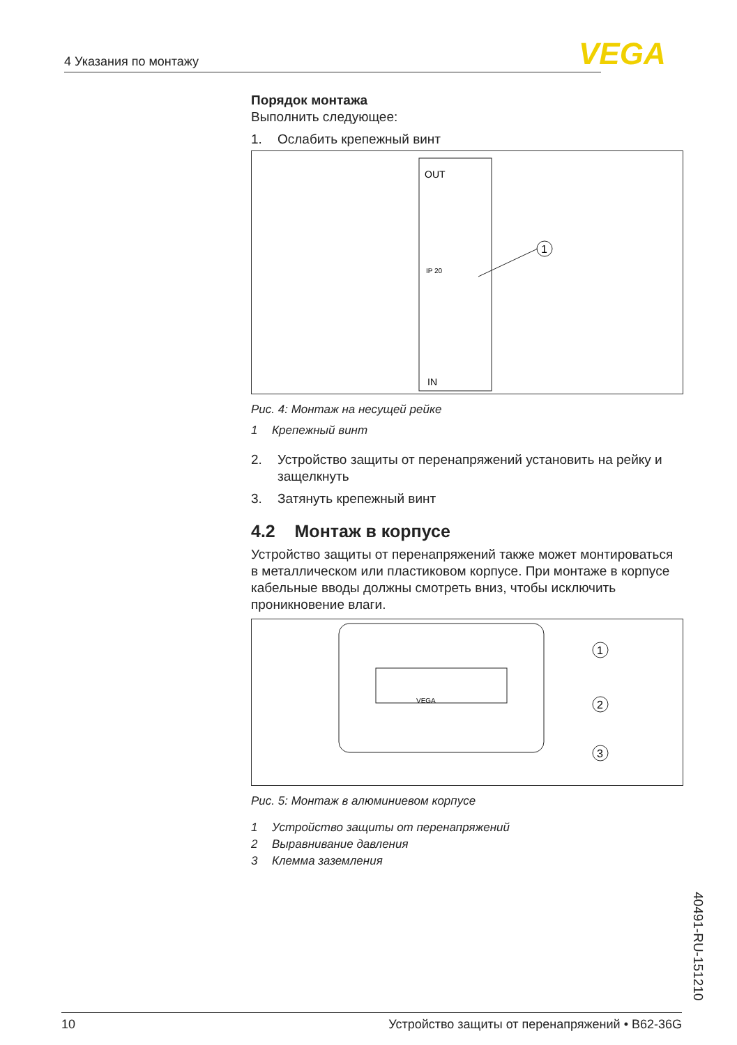4 Указания по монтажу VEGA
Порядок монтажа
Выполнить следующее:
1. Ослабить крепежный винт
OUT
IN
IP 20
1
Рис. 4: Монтаж на несущей рейке
1 Крепежный винт
2. Устройство защиты от перенапряжений установить на рейку и защелкнуть
3. Затянуть крепежный винт
4.2 Монтаж в корпусе
Устройство защиты от перенапряжений также может монтироваться в металлическом или пластиковом корпусе. При монтаже в корпусе кабельные вводы должны смотреть вниз, чтобы исключить проникновение влаги.
VEGA
1
2
3
Рис. 5: Монтаж в алюминиевом корпусе
1 Устройство защиты от перенапряжений
2 Выравнивание давления
3 Клемма заземления
40491-RU-151210
10 Устройство защиты от перенапряжений • B62-36G